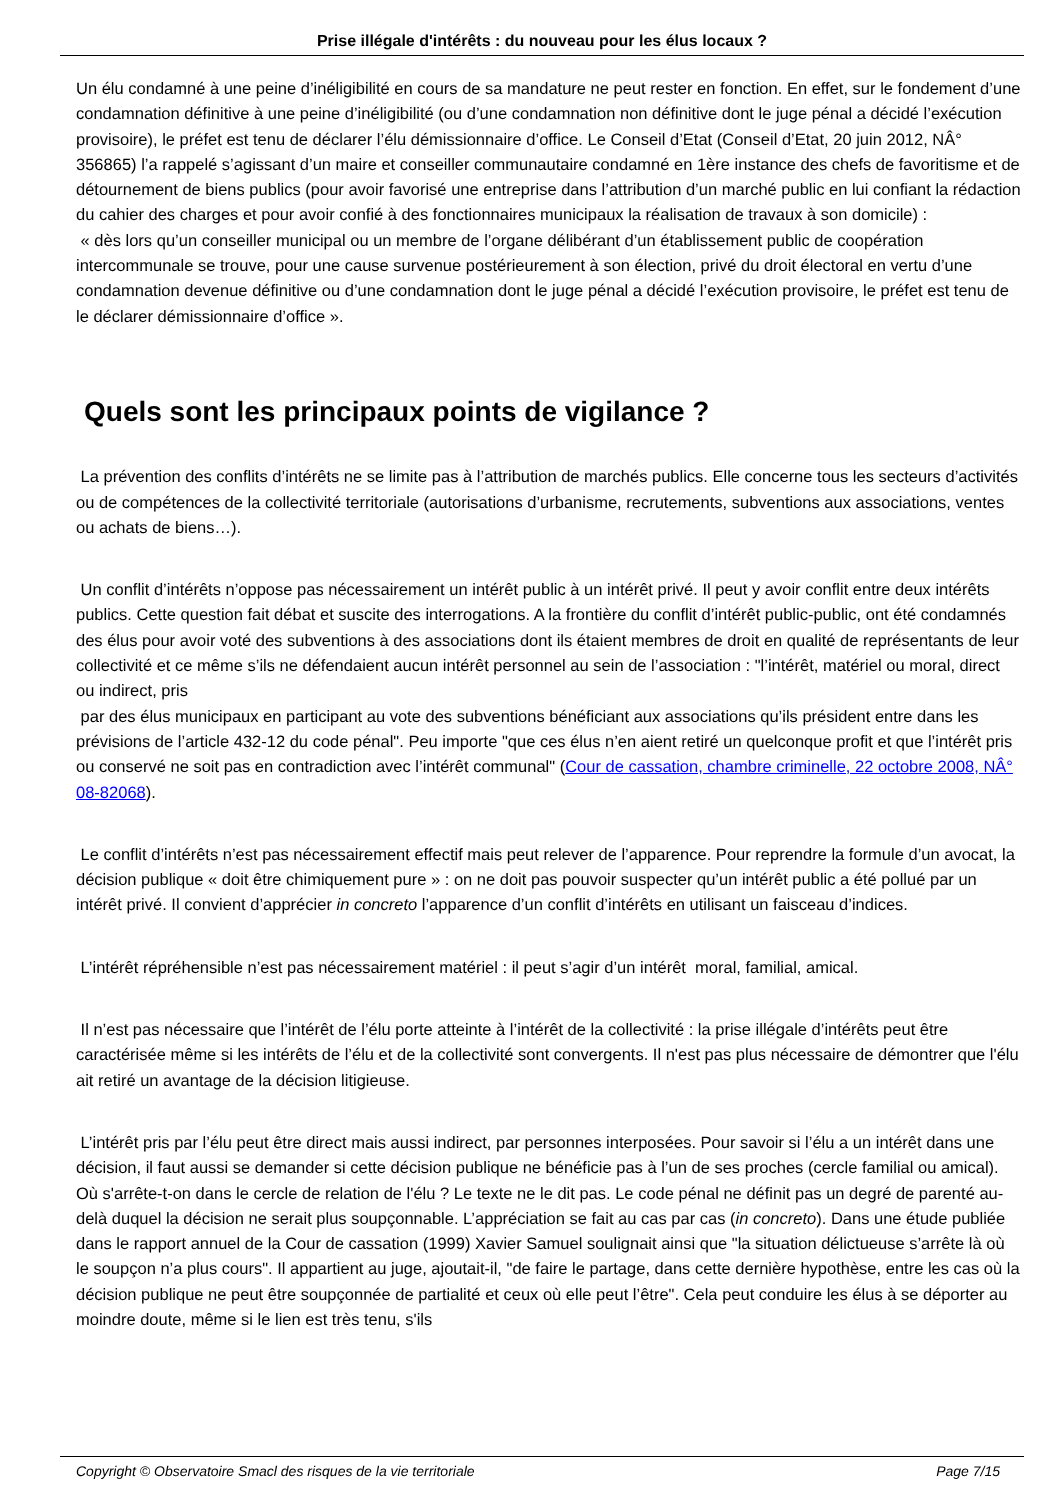Prise illégale d'intérêts : du nouveau pour les élus locaux ?
Un élu condamné à une peine d’inéligibilité en cours de sa mandature ne peut rester en fonction. En effet, sur le fondement d’une condamnation définitive à une peine d’inéligibilité (ou d’une condamnation non définitive dont le juge pénal a décidé l’exécution provisoire), le préfet est tenu de déclarer l’élu démissionnaire d’office. Le Conseil d’Etat (Conseil d’Etat, 20 juin 2012, NÂ° 356865) l’a rappelé s’agissant d’un maire et conseiller communautaire condamné en 1ère instance des chefs de favoritisme et de détournement de biens publics (pour avoir favorisé une entreprise dans l’attribution d’un marché public en lui confiant la rédaction du cahier des charges et pour avoir confié à des fonctionnaires municipaux la réalisation de travaux à son domicile) :
« dès lors qu’un conseiller municipal ou un membre de l’organe délibérant d’un établissement public de coopération intercommunale se trouve, pour une cause survenue postérieurement à son élection, privé du droit électoral en vertu d’une condamnation devenue définitive ou d’une condamnation dont le juge pénal a décidé l’exécution provisoire, le préfet est tenu de le déclarer démissionnaire d’office ».
Quels sont les principaux points de vigilance ?
La prévention des conflits d’intérêts ne se limite pas à l’attribution de marchés publics. Elle concerne tous les secteurs d’activités ou de compétences de la collectivité territoriale (autorisations d’urbanisme, recrutements, subventions aux associations, ventes ou achats de biens…).
Un conflit d’intérêts n’oppose pas nécessairement un intérêt public à un intérêt privé. Il peut y avoir conflit entre deux intérêts publics. Cette question fait débat et suscite des interrogations. A la frontière du conflit d’intérêt public-public, ont été condamnés des élus pour avoir voté des subventions à des associations dont ils étaient membres de droit en qualité de représentants de leur collectivité et ce même s’ils ne défendaient aucun intérêt personnel au sein de l’association : "l’intérêt, matériel ou moral, direct ou indirect, pris
par des élus municipaux en participant au vote des subventions bénéficiant aux associations qu’ils président entre dans les prévisions de l’article 432-12 du code pénal". Peu importe "que ces élus n’en aient retiré un quelconque profit et que l’intérêt pris ou conservé ne soit pas en contradiction avec l’intérêt communal" (Cour de cassation, chambre criminelle, 22 octobre 2008, NÂ° 08-82068).
Le conflit d’intérêts n’est pas nécessairement effectif mais peut relever de l’apparence. Pour reprendre la formule d’un avocat, la décision publique « doit être chimiquement pure » : on ne doit pas pouvoir suspecter qu’un intérêt public a été pollué par un intérêt privé. Il convient d’apprécier in concreto l’apparence d’un conflit d’intérêts en utilisant un faisceau d’indices.
L’intérêt répréhensible n’est pas nécessairement matériel : il peut s’agir d’un intérêt moral, familial, amical.
Il n’est pas nécessaire que l’intérêt de l’élu porte atteinte à l’intérêt de la collectivité : la prise illégale d’intérêts peut être caractérisée même si les intérêts de l’élu et de la collectivité sont convergents. Il n'est pas plus nécessaire de démontrer que l'élu ait retiré un avantage de la décision litigieuse.
L’intérêt pris par l’élu peut être direct mais aussi indirect, par personnes interposées. Pour savoir si l’élu a un intérêt dans une décision, il faut aussi se demander si cette décision publique ne bénéficie pas à l’un de ses proches (cercle familial ou amical). Où s'arrête-t-on dans le cercle de relation de l'élu ? Le texte ne le dit pas. Le code pénal ne définit pas un degré de parenté au-delà duquel la décision ne serait plus soupçonnable. L’appréciation se fait au cas par cas (in concreto). Dans une étude publiée dans le rapport annuel de la Cour de cassation (1999) Xavier Samuel soulignait ainsi que "la situation délictueuse s’arrête là où le soupçon n’a plus cours". Il appartient au juge, ajoutait-il, "de faire le partage, dans cette dernière hypothèse, entre les cas où la décision publique ne peut être soupçonnée de partialité et ceux où elle peut l’être". Cela peut conduire les élus à se déporter au moindre doute, même si le lien est très tenu, s'ils
Copyright © Observatoire Smacl des risques de la vie territoriale Page 7/15